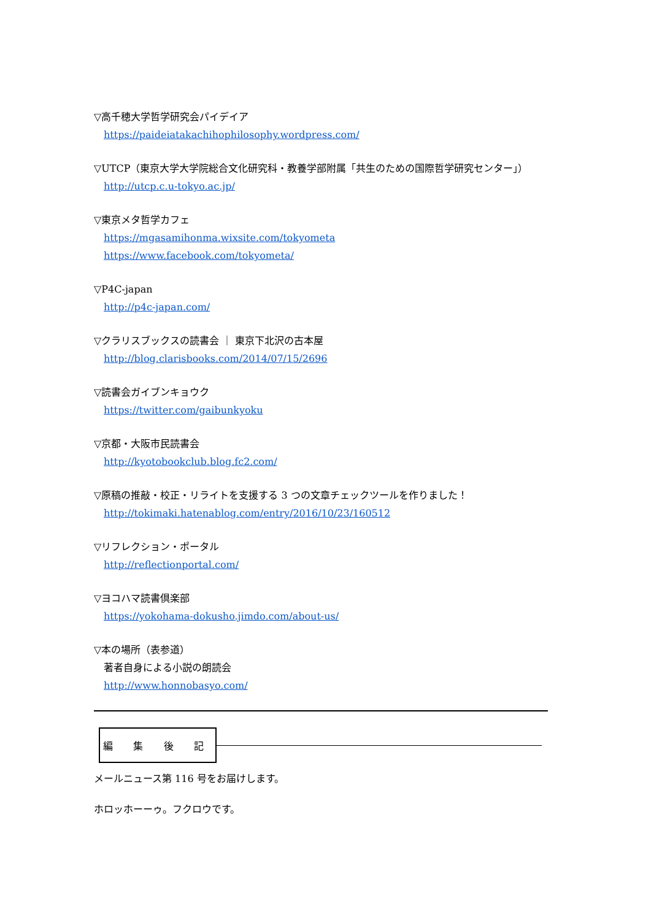▽高千穂大学哲学研究会パイデイア
https://paideiatakachihophilosophy.wordpress.com/
▽UTCP（東京大学大学院総合文化研究科・教養学部附属「共生のための国際哲学研究センター」）
http://utcp.c.u-tokyo.ac.jp/
▽東京メタ哲学カフェ
https://mgasamihonma.wixsite.com/tokyometa
https://www.facebook.com/tokyometa/
▽P4C-japan
http://p4c-japan.com/
▽クラリスブックスの読書会 ｜ 東京下北沢の古本屋
http://blog.clarisbooks.com/2014/07/15/2696
▽読書会ガイブンキョウク
https://twitter.com/gaibunkyoku
▽京都・大阪市民読書会
http://kyotobookclub.blog.fc2.com/
▽原稿の推敲・校正・リライトを支援する 3 つの文章チェックツールを作りました！
http://tokimaki.hatenablog.com/entry/2016/10/23/160512
▽リフレクション・ポータル
http://reflectionportal.com/
▽ヨコハマ読書倶楽部
https://yokohama-dokusho.jimdo.com/about-us/
▽本の場所（表参道）
著者自身による小説の朗読会
http://www.honnobasyo.com/
編 集 後 記
メールニュース第 116 号をお届けします。
ホロッホーーゥ。フクロウです。